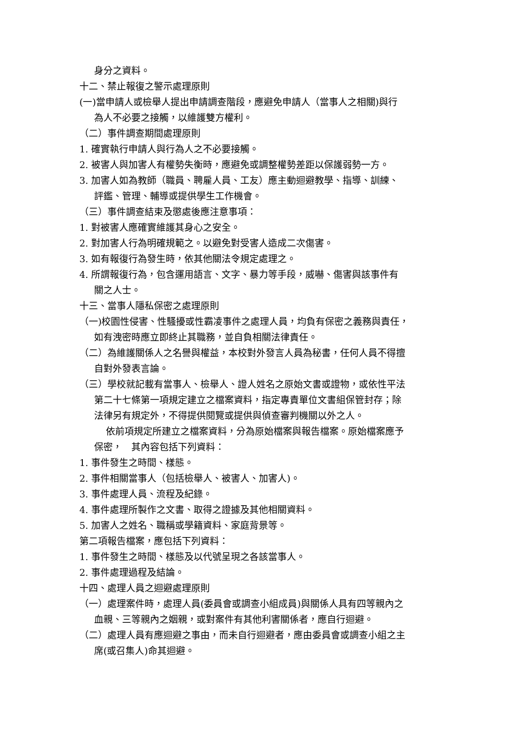身分之資料。
十二、禁止報復之警示處理原則
(一)當申請人或檢舉人提出申請調查階段，應避免申請人（當事人之相關)與行
為人不必要之接觸，以維護雙方權利。
（二）事件調查期間處理原則
1. 確實執行申請人與行為人之不必要接觸。
2. 被害人與加害人有權勢失衡時，應避免或調整權勢差距以保護弱勢一方。
3. 加害人如為教師（職員、聘雇人員、工友）應主動迴避教學、指導、訓練、
評鑑、管理、輔導或提供學生工作機會。
（三）事件調查結束及懲處後應注意事項：
1. 對被害人應確實維護其身心之安全。
2. 對加害人行為明確規範之。以避免對受害人造成二次傷害。
3. 如有報復行為發生時，依其他關法令規定處理之。
4. 所謂報復行為，包含運用語言、文字、暴力等手段，威嚇、傷害與該事件有
關之人士。
十三、當事人隱私保密之處理原則
（一)校園性侵害、性騷擾或性霸凌事件之處理人員，均負有保密之義務與責任，
如有洩密時應立即終止其職務，並自負相關法律責任。
（二）為維護關係人之名譽與權益，本校對外發言人員為秘書，任何人員不得擅
自對外發表言論。
（三）學校就記載有當事人、檢舉人、證人姓名之原始文書或證物，或依性平法
第二十七條第一項規定建立之檔案資料，指定專責單位文書組保管封存；除
法律另有規定外，不得提供閱覽或提供與偵查審判機關以外之人。
依前項規定所建立之檔案資料，分為原始檔案與報告檔案。原始檔案應予
保密，　其內容包括下列資料：
1. 事件發生之時間、樣態。
2. 事件相關當事人（包括檢舉人、被害人、加害人)。
3. 事件處理人員、流程及紀錄。
4. 事件處理所製作之文書、取得之證據及其他相關資料。
5. 加害人之姓名、職稱或學籍資料、家庭背景等。
第二項報告檔案，應包括下列資料：
1. 事件發生之時間、樣態及以代號呈現之各該當事人。
2. 事件處理過程及結論。
十四、處理人員之迴避處理原則
（一）處理案件時，處理人員(委員會或調查小組成員)與關係人具有四等親內之
血親、三等親內之姻親，或對案件有其他利害關係者，應自行迴避。
（二）處理人員有應迴避之事由，而未自行迴避者，應由委員會或調查小組之主
席(或召集人)命其迴避。